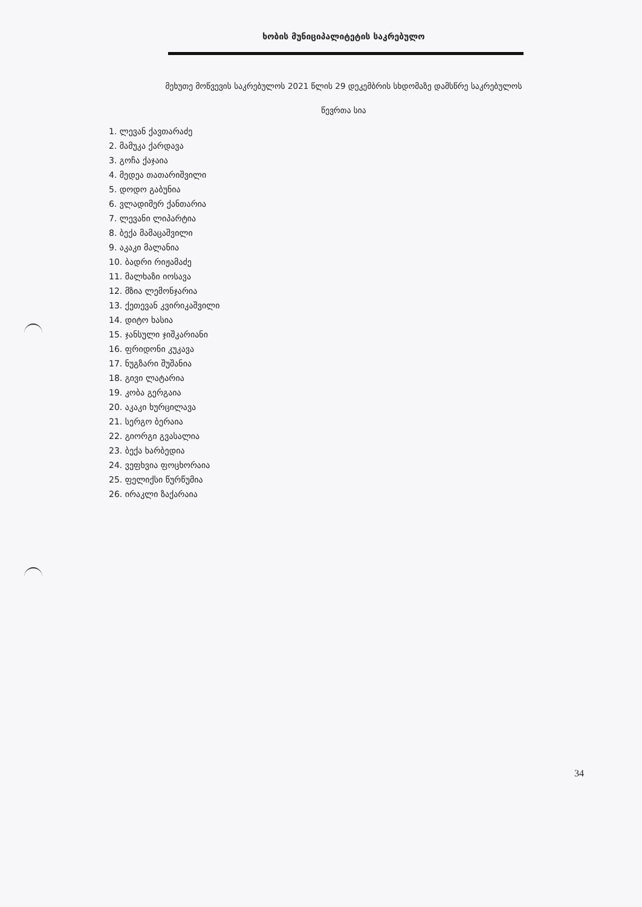ხობის მუნიციპალიტეტის საკრებულო
მეხუთე მოწვევის საკრებულოს 2021 წლის 29 დეკემბრის სხდომაზე დამსწრე საკრებულოს
წევრთა სია
1. ლევან ქავთარაძე
2. მამუკა ქარდავა
3. გოჩა ქაჯაია
4. მედეა თათარიშვილი
5. დოდო გაბუნია
6. ვლადიმერ ქანთარია
7. ლევანი ლიპარტია
8. ბექა მამაცაშვილი
9. აკაკი მალანია
10. ბადრი რიჟამაძე
11. მალხაზი იოსავა
12. მზია ლემონჯარია
13. ქეთევან კვირიკაშვილი
14. დიტო ხასია
15. ჯანსული ჯიშკარიანი
16. ფრიდონი კუკავა
17. ნუგზარი შუშანია
18. გივი ლატარია
19. კობა გერგაია
20. აკაკი ხურცილავა
21. სერგო ბერაია
22. გიორგი გვასალია
23. ბექა ხარბედია
24. ვეფხვია ფოცხორაია
25. ფელიქსი წურწუმია
26. ირაკლი ზაქარაია
34